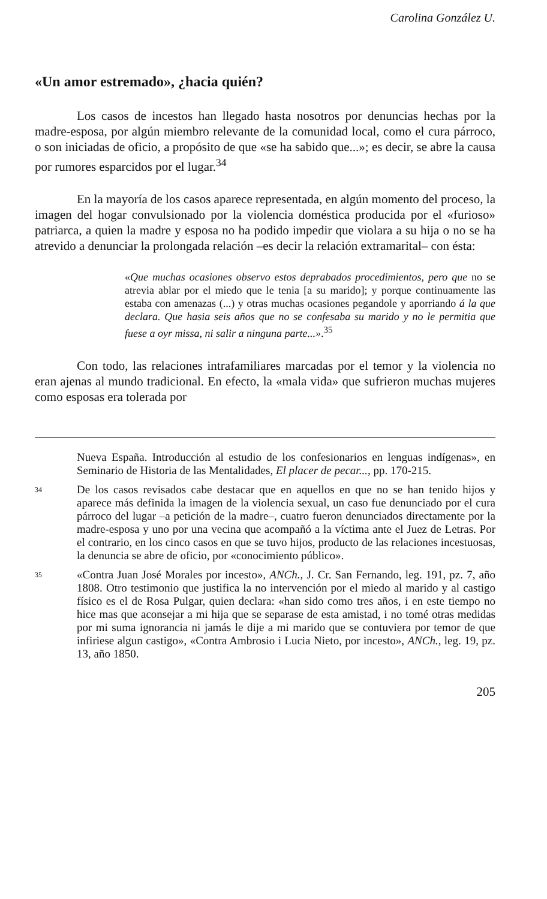Carolina González U.
«Un amor estremado», ¿hacia quién?
Los casos de incestos han llegado hasta nosotros por denuncias hechas por la madre-esposa, por algún miembro relevante de la comunidad local, como el cura párroco, o son iniciadas de oficio, a propósito de que «se ha sabido que...»; es decir, se abre la causa por rumores esparcidos por el lugar.<sup>34</sup>
En la mayoría de los casos aparece representada, en algún momento del proceso, la imagen del hogar convulsionado por la violencia doméstica producida por el «furioso» patriarca, a quien la madre y esposa no ha podido impedir que violara a su hija o no se ha atrevido a denunciar la prolongada relación –es decir la relación extramarital– con ésta:
«Que muchas ocasiones observo estos deprabados procedimientos, pero que no se atrevia ablar por el miedo que le tenia [a su marido]; y porque continuamente las estaba con amenazas (...) y otras muchas ocasiones pegandole y aporriando á la que declara. Que hasia seis años que no se confesaba su marido y no le permitia que fuese a oyr missa, ni salir a ninguna parte...».<sup>35</sup>
Con todo, las relaciones intrafamiliares marcadas por el temor y la violencia no eran ajenas al mundo tradicional. En efecto, la «mala vida» que sufrieron muchas mujeres como esposas era tolerada por
Nueva España. Introducción al estudio de los confesionarios en lenguas indígenas», en Seminario de Historia de las Mentalidades, El placer de pecar..., pp. 170-215.
34 De los casos revisados cabe destacar que en aquellos en que no se han tenido hijos y aparece más definida la imagen de la violencia sexual, un caso fue denunciado por el cura párroco del lugar –a petición de la madre–, cuatro fueron denunciados directamente por la madre-esposa y uno por una vecina que acompañó a la víctima ante el Juez de Letras. Por el contrario, en los cinco casos en que se tuvo hijos, producto de las relaciones incestuosas, la denuncia se abre de oficio, por «conocimiento público».
35 «Contra Juan José Morales por incesto», ANCh., J. Cr. San Fernando, leg. 191, pz. 7, año 1808. Otro testimonio que justifica la no intervención por el miedo al marido y al castigo físico es el de Rosa Pulgar, quien declara: «han sido como tres años, i en este tiempo no hice mas que aconsejar a mi hija que se separase de esta amistad, i no tomé otras medidas por mi suma ignorancia ni jamás le dije a mi marido que se contuviera por temor de que infiriese algun castigo», «Contra Ambrosio i Lucia Nieto, por incesto», ANCh., leg. 19, pz. 13, año 1850.
205